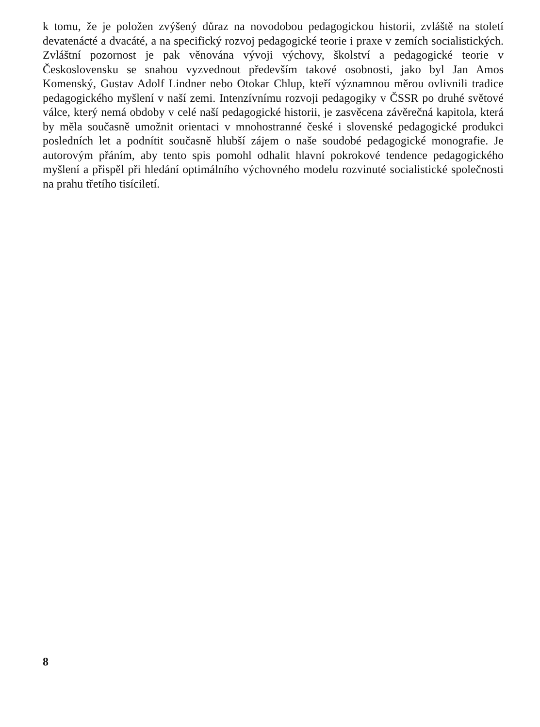k tomu, že je položen zvýšený důraz na novodobou pedagogickou historii, zvláště na století devatenácté a dvacáté, a na specifický rozvoj pedagogické teorie i praxe v zemích socialistických. Zvláštní pozornost je pak věnována vývoji výchovy, školství a pedagogické teorie v Československu se snahou vyzvednout především takové osobnosti, jako byl Jan Amos Komenský, Gustav Adolf Lindner nebo Otokar Chlup, kteří významnou měrou ovlivnili tradice pedagogického myšlení v naší zemi. Intenzívnímu rozvoji pedagogiky v ČSSR po druhé světové válce, který nemá obdoby v celé naší pedagogické historii, je zasvěcena závěrečná kapitola, která by měla současně umožnit orientaci v mnohostranné české i slovenské pedagogické produkci posledních let a podnítit současně hlubší zájem o naše soudobé pedagogické monografie. Je autorovým přáním, aby tento spis pomohl odhalit hlavní pokrokové tendence pedagogického myšlení a přispěl při hledání optimálního výchovného modelu rozvinuté socialistické společnosti na prahu třetího tisíciletí.
8